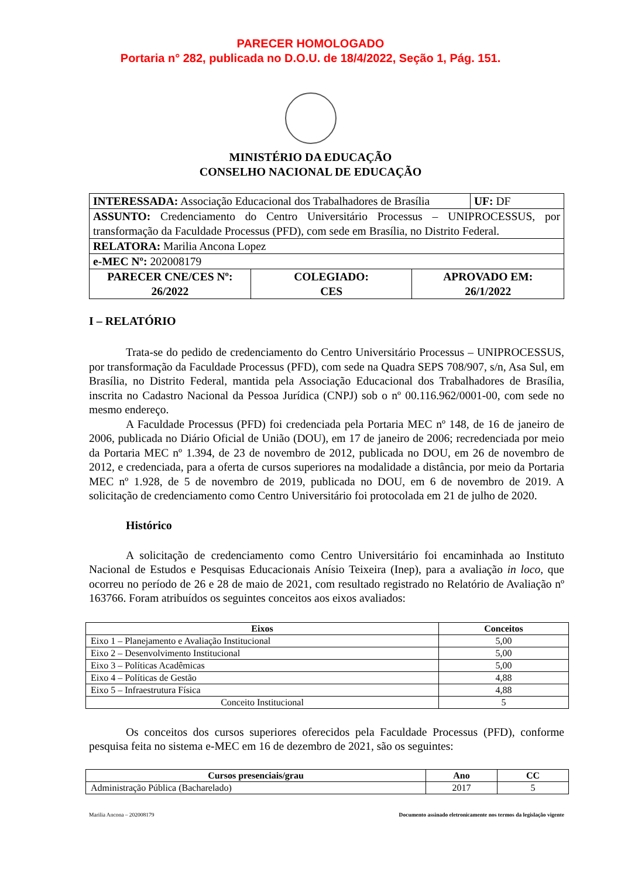PARECER HOMOLOGADO
Portaria n° 282, publicada no D.O.U. de 18/4/2022, Seção 1, Pág. 151.
MINISTÉRIO DA EDUCAÇÃO
CONSELHO NACIONAL DE EDUCAÇÃO
| INTERESSADA: Associação Educacional dos Trabalhadores de Brasília | | | UF: DF |
| ASSUNTO: Credenciamento do Centro Universitário Processus – UNIPROCESSUS, por transformação da Faculdade Processus (PFD), com sede em Brasília, no Distrito Federal. | | | |
| RELATORA: Marilia Ancona Lopez | | | |
| e-MEC Nº: 202008179 | | | |
| PARECER CNE/CES Nº: 26/2022 | COLEGIADO: CES | APROVADO EM: 26/1/2022 | |
I – RELATÓRIO
Trata-se do pedido de credenciamento do Centro Universitário Processus – UNIPROCESSUS, por transformação da Faculdade Processus (PFD), com sede na Quadra SEPS 708/907, s/n, Asa Sul, em Brasília, no Distrito Federal, mantida pela Associação Educacional dos Trabalhadores de Brasília, inscrita no Cadastro Nacional da Pessoa Jurídica (CNPJ) sob o nº 00.116.962/0001-00, com sede no mesmo endereço.
A Faculdade Processus (PFD) foi credenciada pela Portaria MEC nº 148, de 16 de janeiro de 2006, publicada no Diário Oficial de União (DOU), em 17 de janeiro de 2006; recredenciada por meio da Portaria MEC nº 1.394, de 23 de novembro de 2012, publicada no DOU, em 26 de novembro de 2012, e credenciada, para a oferta de cursos superiores na modalidade a distância, por meio da Portaria MEC nº 1.928, de 5 de novembro de 2019, publicada no DOU, em 6 de novembro de 2019. A solicitação de credenciamento como Centro Universitário foi protocolada em 21 de julho de 2020.
Histórico
A solicitação de credenciamento como Centro Universitário foi encaminhada ao Instituto Nacional de Estudos e Pesquisas Educacionais Anísio Teixeira (Inep), para a avaliação in loco, que ocorreu no período de 26 e 28 de maio de 2021, com resultado registrado no Relatório de Avaliação nº 163766. Foram atribuídos os seguintes conceitos aos eixos avaliados:
| Eixos | Conceitos |
| --- | --- |
| Eixo 1 – Planejamento e Avaliação Institucional | 5,00 |
| Eixo 2 – Desenvolvimento Institucional | 5,00 |
| Eixo 3 – Políticas Acadêmicas | 5,00 |
| Eixo 4 – Políticas de Gestão | 4,88 |
| Eixo 5 – Infraestrutura Física | 4,88 |
| Conceito Institucional | 5 |
Os conceitos dos cursos superiores oferecidos pela Faculdade Processus (PFD), conforme pesquisa feita no sistema e-MEC em 16 de dezembro de 2021, são os seguintes:
| Cursos presenciais/grau | Ano | CC |
| --- | --- | --- |
| Administração Pública (Bacharelado) | 2017 | 5 |
Marilia Ancona – 202008179 Documento assinado eletronicamente nos termos da legislação vigente